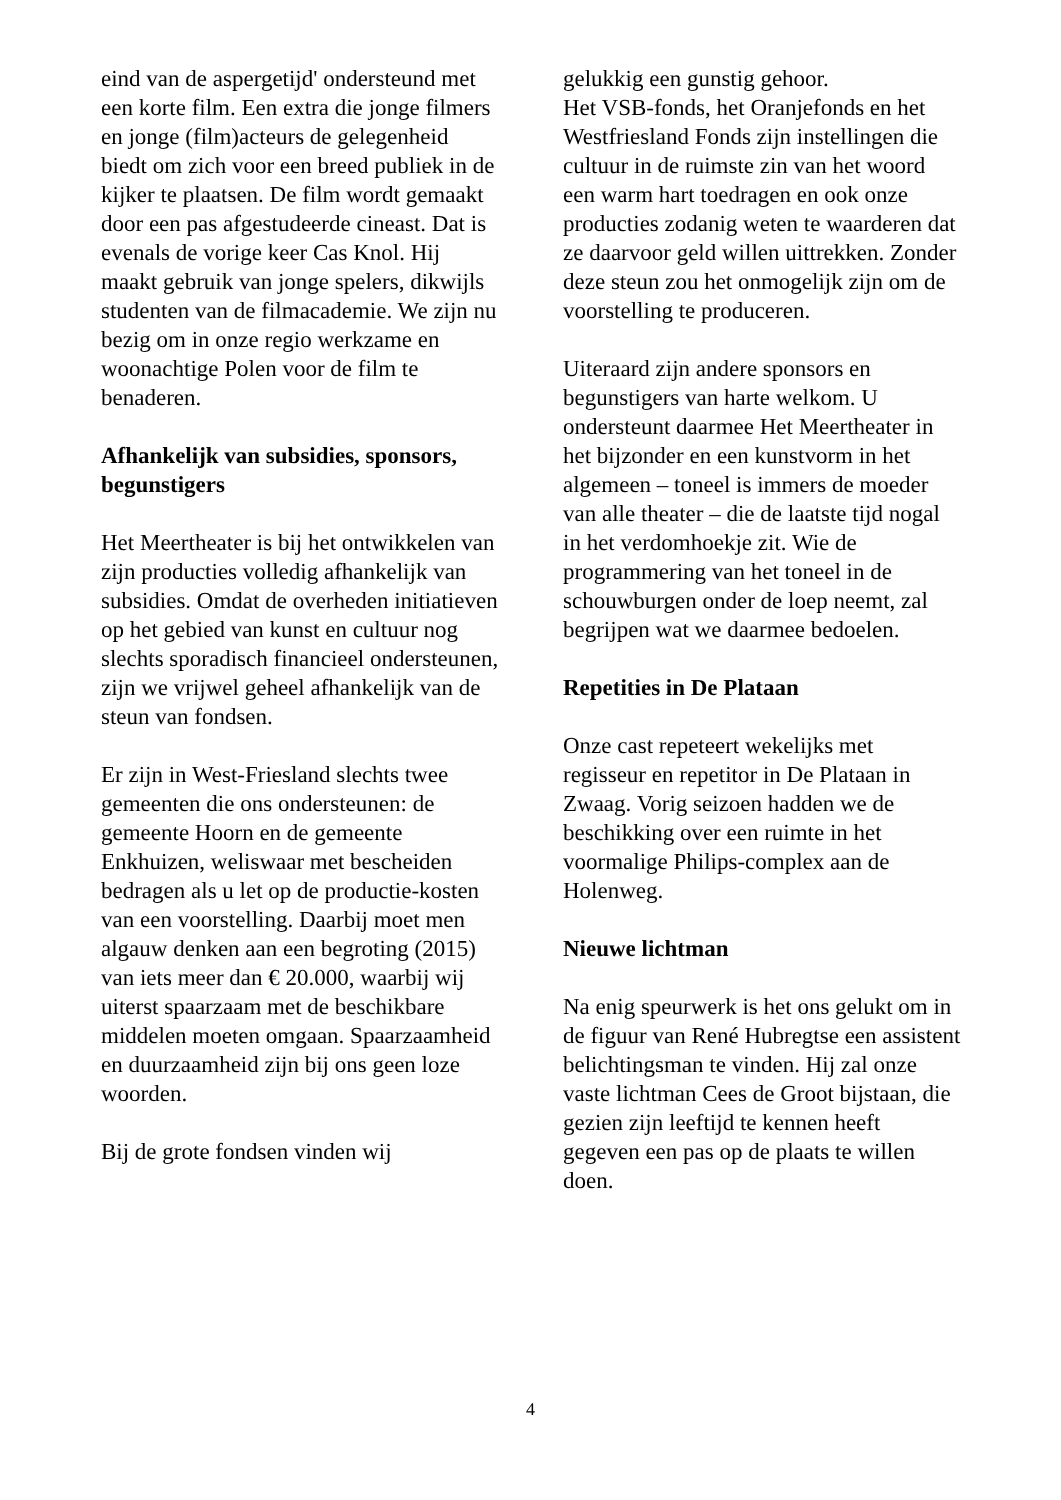eind van de aspergetijd' ondersteund met een korte film. Een extra die jonge filmers en jonge (film)acteurs de gelegenheid biedt om zich voor een breed publiek in de kijker te plaatsen. De film wordt gemaakt door een pas afgestudeerde cineast. Dat is evenals de vorige keer Cas Knol. Hij maakt gebruik van jonge spelers, dikwijls studenten van de filmacademie. We zijn nu bezig om in onze regio werkzame en woonachtige Polen voor de film te benaderen.
Afhankelijk van subsidies, sponsors, begunstigers
Het Meertheater is bij het ontwikkelen van zijn producties volledig afhankelijk van subsidies. Omdat de overheden initiatieven op het gebied van kunst en cultuur nog slechts sporadisch financieel ondersteunen, zijn we vrijwel geheel afhankelijk van de steun van fondsen.
Er zijn in West-Friesland slechts twee gemeenten die ons ondersteunen: de gemeente Hoorn en de gemeente Enkhuizen, weliswaar met bescheiden bedragen als u let op de productie-kosten van een voorstelling. Daarbij moet men algauw denken aan een begroting (2015) van iets meer dan € 20.000, waarbij wij uiterst spaarzaam met de beschikbare middelen moeten omgaan. Spaarzaamheid en duurzaamheid zijn bij ons geen loze woorden.
Bij de grote fondsen vinden wij
gelukkig een gunstig gehoor.
Het VSB-fonds, het Oranjefonds en het Westfriesland Fonds zijn instellingen die cultuur in de ruimste zin van het woord een warm hart toedragen en ook onze producties zodanig weten te waarderen dat ze daarvoor geld willen uittrekken. Zonder deze steun zou het onmogelijk zijn om de voorstelling te produceren.
Uiteraard zijn andere sponsors en begunstigers van harte welkom. U ondersteunt daarmee Het Meertheater in het bijzonder en een kunstvorm in het algemeen – toneel is immers de moeder van alle theater – die de laatste tijd nogal in het verdomhoekje zit. Wie de programmering van het toneel in de schouwburgen onder de loep neemt, zal begrijpen wat we daarmee bedoelen.
Repetities in De Plataan
Onze cast repeteert wekelijks met regisseur en repetitor in De Plataan in Zwaag. Vorig seizoen hadden we de beschikking over een ruimte in het voormalige Philips-complex aan de Holenweg.
Nieuwe lichtman
Na enig speurwerk is het ons gelukt om in de figuur van René Hubregtse een assistent belichtingsman te vinden. Hij zal onze vaste lichtman Cees de Groot bijstaan, die gezien zijn leeftijd te kennen heeft gegeven een pas op de plaats te willen doen.
4